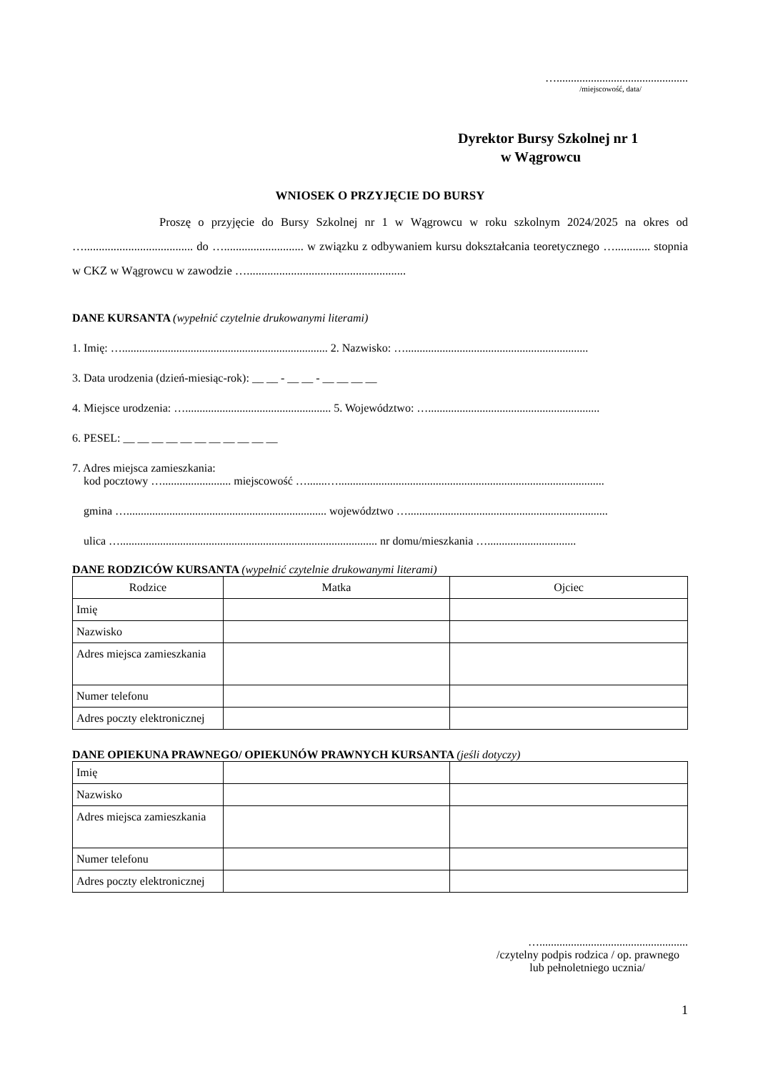…..............................................
/miejscowość, data/
Dyrektor Bursy Szkolnej nr 1
w Wągrowcu
WNIOSEK O PRZYJĘCIE DO BURSY
Proszę o przyjęcie do Bursy Szkolnej nr 1 w Wągrowcu w roku szkolnym 2024/2025 na okres od …..................................... do …........................... w związku z odbywaniem kursu dokształcania teoretycznego …............ stopnia w CKZ w Wągrowcu w zawodzie …......................................................
DANE KURSANTA (wypełnić czytelnie drukowanymi literami)
1. Imię: …........................................................................ 2. Nazwisko: …................................................................
3. Data urodzenia (dzień-miesiąc-rok): __ __ - __ __ - __ __ __ __
4. Miejsce urodzenia: …................................................... 5. Województwo: …............................................................
6. PESEL: __ __ __ __ __ __ __ __ __ __ __
7. Adres miejsca zamieszkania:
kod pocztowy …........................ miejscowość ….......….............................................................................................
gmina …...................................................................... województwo …......................................................................
ulica ….......................................................................................... nr domu/mieszkania …...............................
DANE RODZICÓW KURSANTA (wypełnić czytelnie drukowanymi literami)
| Rodzice | Matka | Ojciec |
| Imię | | |
| Nazwisko | | |
| Adres miejsca zamieszkania | | |
| Numer telefonu | | |
| Adres poczty elektronicznej | | |
DANE OPIEKUNA PRAWNEGO/ OPIEKUNÓW PRAWNYCH KURSANTA (jeśli dotyczy)
| Imię | | |
| Nazwisko | | |
| Adres miejsca zamieszkania | | |
| Numer telefonu | | |
| Adres poczty elektronicznej | | |
…....................................................
/czytelny podpis rodzica / op. prawnego
lub pełnoletniego ucznia/
1